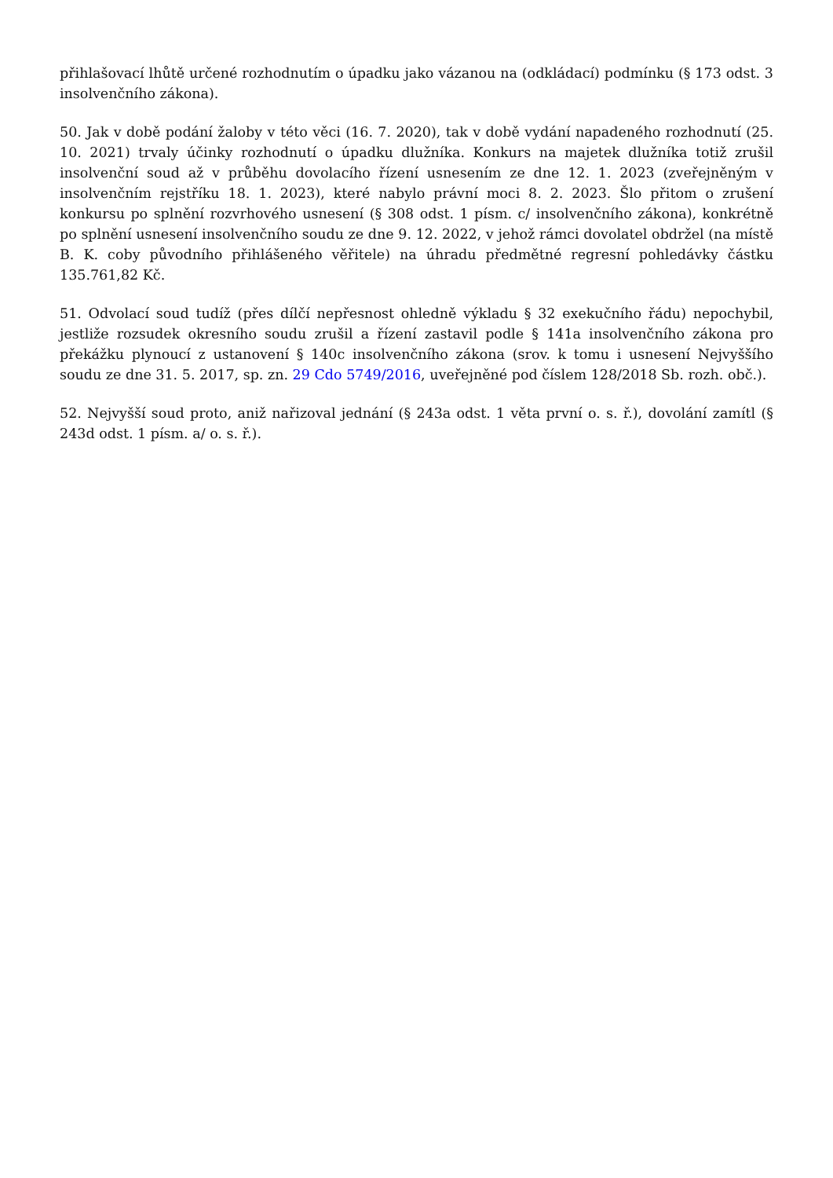přihlašovací lhůtě určené rozhodnutím o úpadku jako vázanou na (odkládací) podmínku (§ 173 odst. 3 insolvenčního zákona).
50. Jak v době podání žaloby v této věci (16. 7. 2020), tak v době vydání napadeného rozhodnutí (25. 10. 2021) trvaly účinky rozhodnutí o úpadku dlužníka. Konkurs na majetek dlužníka totiž zrušil insolvenční soud až v průběhu dovolacího řízení usnesením ze dne 12. 1. 2023 (zveřejněným v insolvenčním rejstříku 18. 1. 2023), které nabylo právní moci 8. 2. 2023. Šlo přitom o zrušení konkursu po splnění rozvrhového usnesení (§ 308 odst. 1 písm. c/ insolvenčního zákona), konkrétně po splnění usnesení insolvenčního soudu ze dne 9. 12. 2022, v jehož rámci dovolatel obdržel (na místě B. K. coby původního přihlášeného věřitele) na úhradu předmětné regresní pohledávky částku 135.761,82 Kč.
51. Odvolací soud tudíž (přes dílčí nepřesnost ohledně výkladu § 32 exekučního řádu) nepochybil, jestliže rozsudek okresního soudu zrušil a řízení zastavil podle § 141a insolvenčního zákona pro překážku plynoucí z ustanovení § 140c insolvenčního zákona (srov. k tomu i usnesení Nejvyššího soudu ze dne 31. 5. 2017, sp. zn. 29 Cdo 5749/2016, uveřejněné pod číslem 128/2018 Sb. rozh. obč.).
52. Nejvyšší soud proto, aniž nařizoval jednání (§ 243a odst. 1 věta první o. s. ř.), dovolání zamítl (§ 243d odst. 1 písm. a/ o. s. ř.).